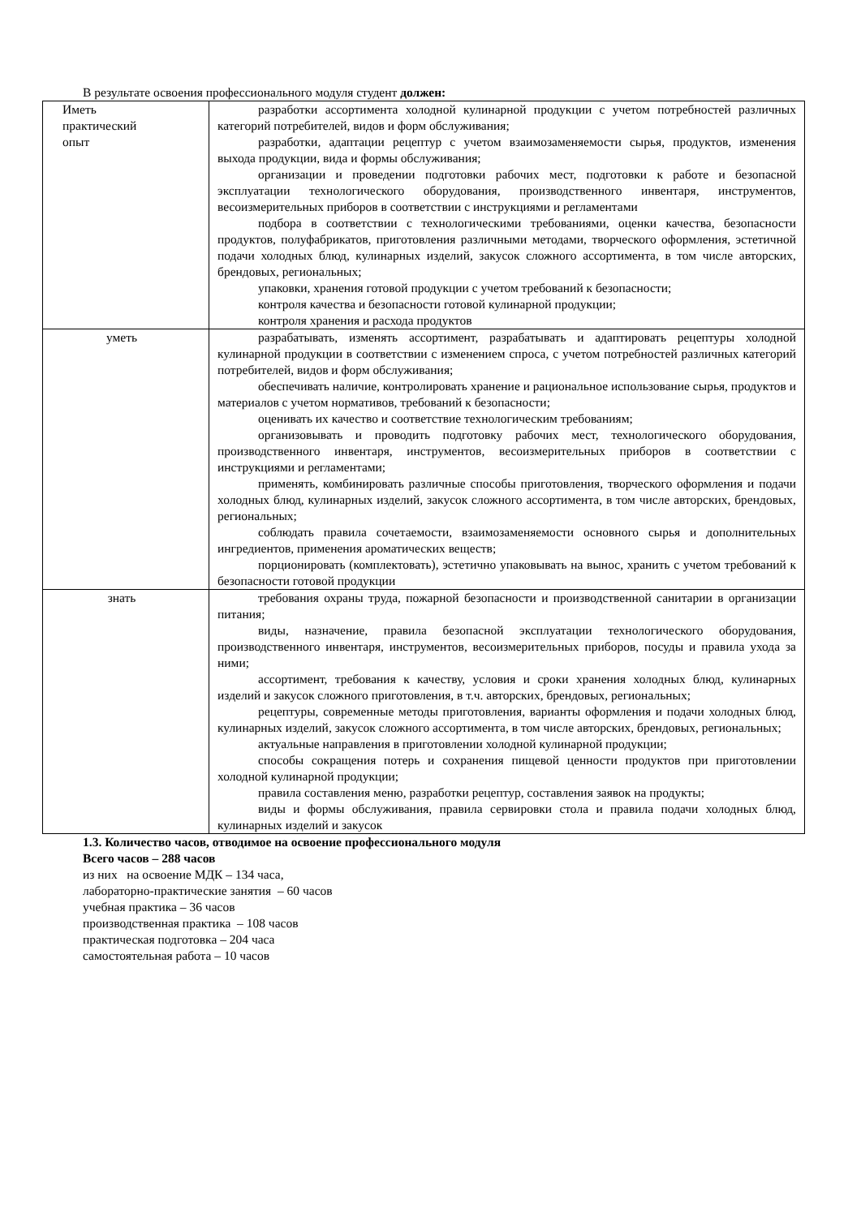В результате освоения профессионального модуля студент должен:
| Иметь практический опыт | разработки ассортимента холодной кулинарной продукции с учетом потребностей различных категорий потребителей, видов и форм обслуживания; разработки, адаптации рецептур с учетом взаимозаменяемости сырья, продуктов, изменения выхода продукции, вида и формы обслуживания; организации и проведении подготовки рабочих мест, подготовки к работе и безопасной эксплуатации технологического оборудования, производственного инвентаря, инструментов, весоизмерительных приборов в соответствии с инструкциями и регламентами подбора в соответствии с технологическими требованиями, оценки качества, безопасности продуктов, полуфабрикатов, приготовления различными методами, творческого оформления, эстетичной подачи холодных блюд, кулинарных изделий, закусок сложного ассортимента, в том числе авторских, брендовых, региональных; упаковки, хранения готовой продукции с учетом требований к безопасности; контроля качества и безопасности готовой кулинарной продукции; контроля хранения и расхода продуктов |
| уметь | разрабатывать, изменять ассортимент, разрабатывать и адаптировать рецептуры холодной кулинарной продукции в соответствии с изменением спроса, с учетом потребностей различных категорий потребителей, видов и форм обслуживания; обеспечивать наличие, контролировать хранение и рациональное использование сырья, продуктов и материалов с учетом нормативов, требований к безопасности; оценивать их качество и соответствие технологическим требованиям; организовывать и проводить подготовку рабочих мест, технологического оборудования, производственного инвентаря, инструментов, весоизмерительных приборов в соответствии с инструкциями и регламентами; применять, комбинировать различные способы приготовления, творческого оформления и подачи холодных блюд, кулинарных изделий, закусок сложного ассортимента, в том числе авторских, брендовых, региональных; соблюдать правила сочетаемости, взаимозаменяемости основного сырья и дополнительных ингредиентов, применения ароматических веществ; порционировать (комплектовать), эстетично упаковывать на вынос, хранить с учетом требований к безопасности готовой продукции |
| знать | требования охраны труда, пожарной безопасности и производственной санитарии в организации питания; виды, назначение, правила безопасной эксплуатации технологического оборудования, производственного инвентаря, инструментов, весоизмерительных приборов, посуды и правила ухода за ними; ассортимент, требования к качеству, условия и сроки хранения холодных блюд, кулинарных изделий и закусок сложного приготовления, в т.ч. авторских, брендовых, региональных; рецептуры, современные методы приготовления, варианты оформления и подачи холодных блюд, кулинарных изделий, закусок сложного ассортимента, в том числе авторских, брендовых, региональных; актуальные направления в приготовлении холодной кулинарной продукции; способы сокращения потерь и сохранения пищевой ценности продуктов при приготовлении холодной кулинарной продукции; правила составления меню, разработки рецептур, составления заявок на продукты; виды и формы обслуживания, правила сервировки стола и правила подачи холодных блюд, кулинарных изделий и закусок |
1.3. Количество часов, отводимое на освоение профессионального модуля
Всего часов – 288 часов
из них на освоение МДК – 134 часа,
лабораторно-практические занятия – 60 часов
учебная практика – 36 часов
производственная практика – 108 часов
практическая подготовка – 204 часа
самостоятельная работа – 10 часов